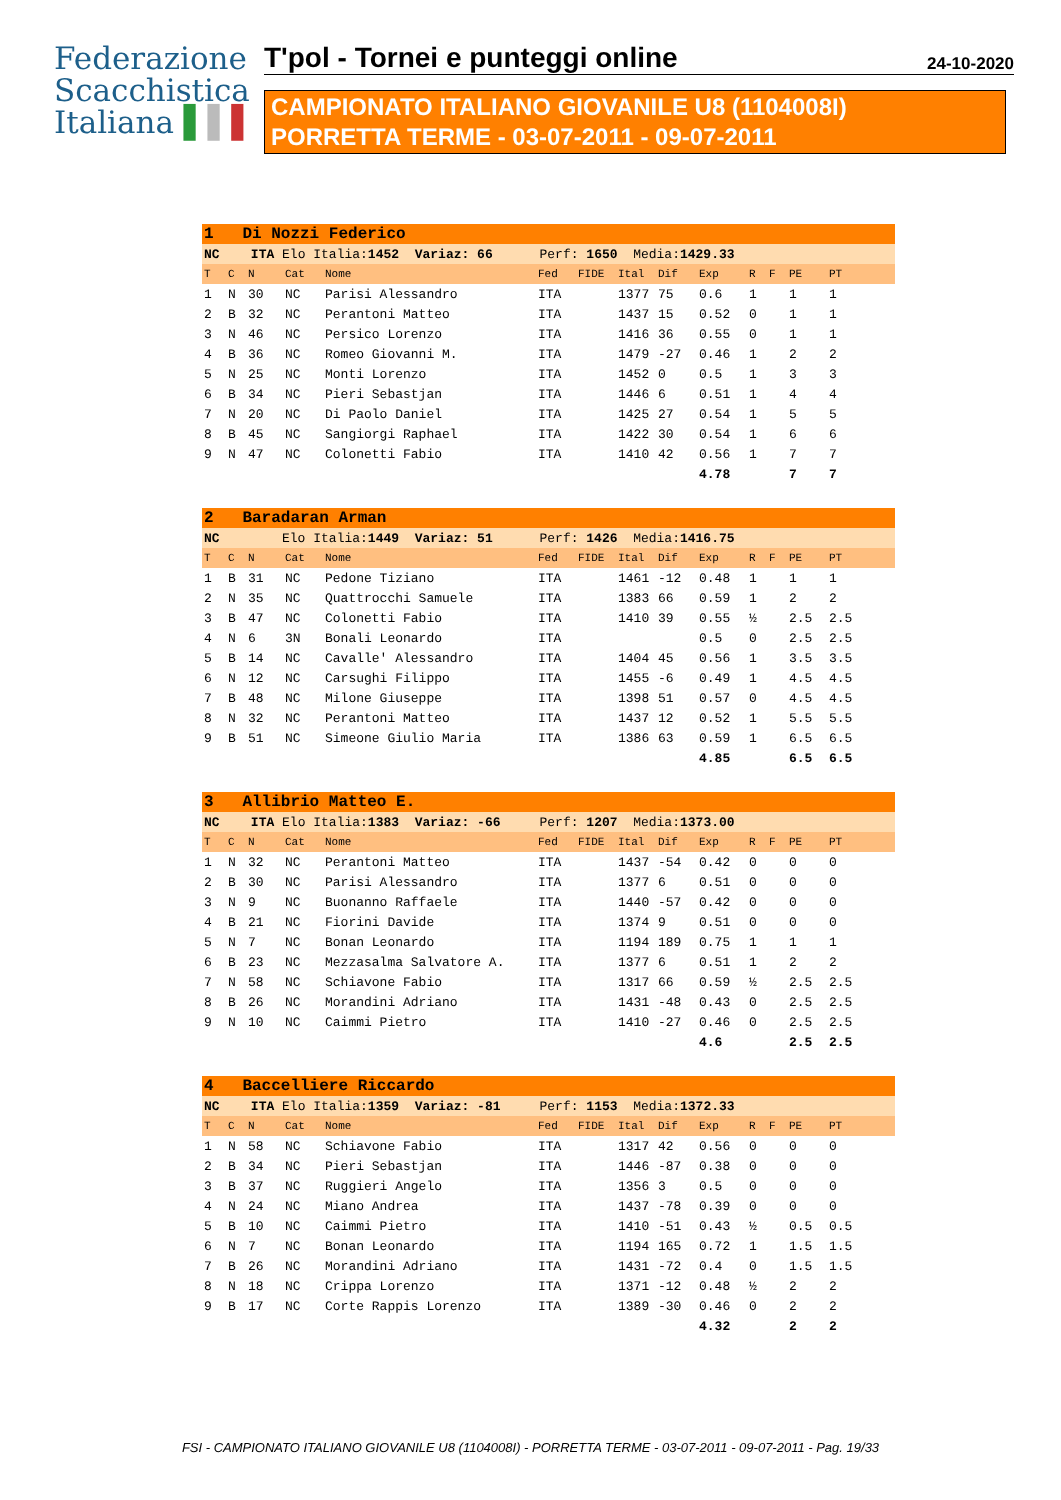Federazione
Scacchistica
Italiana ▌▌▌
T'pol - Tornei e punteggi online 24-10-2020
CAMPIONATO ITALIANO GIOVANILE U8 (1104008I)
PORRETTA TERME - 03-07-2011 - 09-07-2011
| 1 Di Nozzi Federico | | | | | | | | | | | | | |
| NC ITA Elo Italia: 1452 Variaz: 66 Perf: 1650 Media: 1429.33 | | | | | | | | | | | | | |
| T | C | N | Cat | Nome | Fed | FIDE | Ital | Dif | Exp | R | F | PE | PT |
| 1 | N | 30 | NC | Parisi Alessandro | ITA | | 1377 | 75 | 0.6 | 1 | | 1 | 1 |
| 2 | B | 32 | NC | Perantoni Matteo | ITA | | 1437 | 15 | 0.52 | 0 | | 1 | 1 |
| 3 | N | 46 | NC | Persico Lorenzo | ITA | | 1416 | 36 | 0.55 | 0 | | 1 | 1 |
| 4 | B | 36 | NC | Romeo Giovanni M. | ITA | | 1479 | -27 | 0.46 | 1 | | 2 | 2 |
| 5 | N | 25 | NC | Monti Lorenzo | ITA | | 1452 | 0 | 0.5 | 1 | | 3 | 3 |
| 6 | B | 34 | NC | Pieri Sebastjan | ITA | | 1446 | 6 | 0.51 | 1 | | 4 | 4 |
| 7 | N | 20 | NC | Di Paolo Daniel | ITA | | 1425 | 27 | 0.54 | 1 | | 5 | 5 |
| 8 | B | 45 | NC | Sangiorgi Raphael | ITA | | 1422 | 30 | 0.54 | 1 | | 6 | 6 |
| 9 | N | 47 | NC | Colonetti Fabio | ITA | | 1410 | 42 | 0.56 | 1 | | 7 | 7 |
| | | | | | | | | | 4.78 | | | 7 | 7 |
| 2 Baradaran Arman | | | | | | | | | | | | | |
| NC Elo Italia: 1449 Variaz: 51 Perf: 1426 Media: 1416.75 | | | | | | | | | | | | | |
| T | C | N | Cat | Nome | Fed | FIDE | Ital | Dif | Exp | R | F | PE | PT |
| 1 | B | 31 | NC | Pedone Tiziano | ITA | | 1461 | -12 | 0.48 | 1 | | 1 | 1 |
| 2 | N | 35 | NC | Quattrocchi Samuele | ITA | | 1383 | 66 | 0.59 | 1 | | 2 | 2 |
| 3 | B | 47 | NC | Colonetti Fabio | ITA | | 1410 | 39 | 0.55 | ½ | | 2.5 | 2.5 |
| 4 | N | 6 | 3N | Bonali Leonardo | ITA | | | | 0.5 | 0 | | 2.5 | 2.5 |
| 5 | B | 14 | NC | Cavalle' Alessandro | ITA | | 1404 | 45 | 0.56 | 1 | | 3.5 | 3.5 |
| 6 | N | 12 | NC | Carsughi Filippo | ITA | | 1455 | -6 | 0.49 | 1 | | 4.5 | 4.5 |
| 7 | B | 48 | NC | Milone Giuseppe | ITA | | 1398 | 51 | 0.57 | 0 | | 4.5 | 4.5 |
| 8 | N | 32 | NC | Perantoni Matteo | ITA | | 1437 | 12 | 0.52 | 1 | | 5.5 | 5.5 |
| 9 | B | 51 | NC | Simeone Giulio Maria | ITA | | 1386 | 63 | 0.59 | 1 | | 6.5 | 6.5 |
| | | | | | | | | | 4.85 | | | 6.5 | 6.5 |
| 3 Allibrio Matteo E. | | | | | | | | | | | | | |
| NC ITA Elo Italia: 1383 Variaz: -66 Perf: 1207 Media: 1373.00 | | | | | | | | | | | | | |
| T | C | N | Cat | Nome | Fed | FIDE | Ital | Dif | Exp | R | F | PE | PT |
| 1 | N | 32 | NC | Perantoni Matteo | ITA | | 1437 | -54 | 0.42 | 0 | | 0 | 0 |
| 2 | B | 30 | NC | Parisi Alessandro | ITA | | 1377 | 6 | 0.51 | 0 | | 0 | 0 |
| 3 | N | 9 | NC | Buonanno Raffaele | ITA | | 1440 | -57 | 0.42 | 0 | | 0 | 0 |
| 4 | B | 21 | NC | Fiorini Davide | ITA | | 1374 | 9 | 0.51 | 0 | | 0 | 0 |
| 5 | N | 7 | NC | Bonan Leonardo | ITA | | 1194 | 189 | 0.75 | 1 | | 1 | 1 |
| 6 | B | 23 | NC | Mezzasalma Salvatore A. | ITA | | 1377 | 6 | 0.51 | 1 | | 2 | 2 |
| 7 | N | 58 | NC | Schiavone Fabio | ITA | | 1317 | 66 | 0.59 | ½ | | 2.5 | 2.5 |
| 8 | B | 26 | NC | Morandini Adriano | ITA | | 1431 | -48 | 0.43 | 0 | | 2.5 | 2.5 |
| 9 | N | 10 | NC | Caimmi Pietro | ITA | | 1410 | -27 | 0.46 | 0 | | 2.5 | 2.5 |
| | | | | | | | | | 4.6 | | | 2.5 | 2.5 |
| 4 Baccelliere Riccardo | | | | | | | | | | | | | |
| NC ITA Elo Italia: 1359 Variaz: -81 Perf: 1153 Media: 1372.33 | | | | | | | | | | | | | |
| T | C | N | Cat | Nome | Fed | FIDE | Ital | Dif | Exp | R | F | PE | PT |
| 1 | N | 58 | NC | Schiavone Fabio | ITA | | 1317 | 42 | 0.56 | 0 | | 0 | 0 |
| 2 | B | 34 | NC | Pieri Sebastjan | ITA | | 1446 | -87 | 0.38 | 0 | | 0 | 0 |
| 3 | B | 37 | NC | Ruggieri Angelo | ITA | | 1356 | 3 | 0.5 | 0 | | 0 | 0 |
| 4 | N | 24 | NC | Miano Andrea | ITA | | 1437 | -78 | 0.39 | 0 | | 0 | 0 |
| 5 | B | 10 | NC | Caimmi Pietro | ITA | | 1410 | -51 | 0.43 | ½ | | 0.5 | 0.5 |
| 6 | N | 7 | NC | Bonan Leonardo | ITA | | 1194 | 165 | 0.72 | 1 | | 1.5 | 1.5 |
| 7 | B | 26 | NC | Morandini Adriano | ITA | | 1431 | -72 | 0.4 | 0 | | 1.5 | 1.5 |
| 8 | N | 18 | NC | Crippa Lorenzo | ITA | | 1371 | -12 | 0.48 | ½ | | 2 | 2 |
| 9 | B | 17 | NC | Corte Rappis Lorenzo | ITA | | 1389 | -30 | 0.46 | 0 | | 2 | 2 |
| | | | | | | | | | 4.32 | | | 2 | 2 |
FSI - CAMPIONATO ITALIANO GIOVANILE U8 (1104008I) - PORRETTA TERME - 03-07-2011 - 09-07-2011 - Pag. 19/33